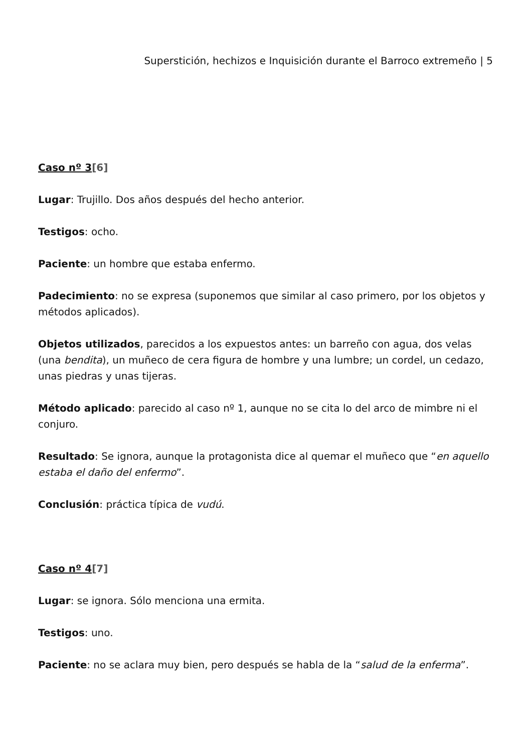Superstición, hechizos e Inquisición durante el Barroco extremeño | 5
Caso nº 3[6]
Lugar: Trujillo. Dos años después del hecho anterior.
Testigos: ocho.
Paciente: un hombre que estaba enfermo.
Padecimiento: no se expresa (suponemos que similar al caso primero, por los objetos y métodos aplicados).
Objetos utilizados, parecidos a los expuestos antes: un barreño con agua, dos velas (una bendita), un muñeco de cera figura de hombre y una lumbre; un cordel, un cedazo, unas piedras y unas tijeras.
Método aplicado: parecido al caso nº 1, aunque no se cita lo del arco de mimbre ni el conjuro.
Resultado: Se ignora, aunque la protagonista dice al quemar el muñeco que “en aquello estaba el daño del enfermo”.
Conclusión: práctica típica de vudú.
Caso nº 4[7]
Lugar: se ignora. Sólo menciona una ermita.
Testigos: uno.
Paciente: no se aclara muy bien, pero después se habla de la “salud de la enferma”.